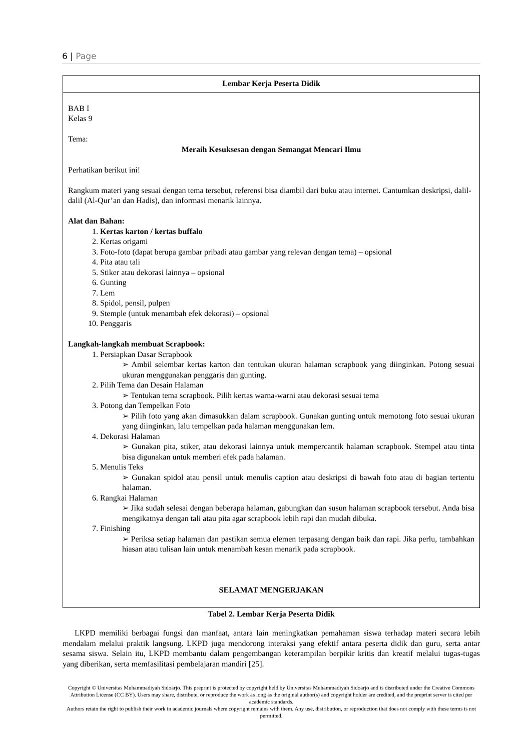6 | Page
| Lembar Kerja Peserta Didik |
| --- |
| BAB I Kelas 9 Tema: Meraih Kesuksesan dengan Semangat Mencari Ilmu Perhatikan berikut ini! Rangkum materi yang sesuai dengan tema tersebut, referensi bisa diambil dari buku atau internet. Cantumkan deskripsi, dalil-dalil (Al-Qur’an dan Hadis), dan informasi menarik lainnya. Alat dan Bahan: 1. Kertas karton / kertas buffalo 2. Kertas origami 3. Foto-foto (dapat berupa gambar pribadi atau gambar yang relevan dengan tema) – opsional 4. Pita atau tali 5. Stiker atau dekorasi lainnya – opsional 6. Gunting 7. Lem 8. Spidol, pensil, pulpen 9. Stemple (untuk menambah efek dekorasi) – opsional 10. Penggaris Langkah-langkah membuat Scrapbook: 1. Persiapkan Dasar Scrapbook ➢ Ambil selembar kertas karton dan tentukan ukuran halaman scrapbook yang diinginkan. Potong sesuai ukuran menggunakan penggaris dan gunting. 2. Pilih Tema dan Desain Halaman ➢ Tentukan tema scrapbook. Pilih kertas warna-warni atau dekorasi sesuai tema 3. Potong dan Tempelkan Foto ➢ Pilih foto yang akan dimasukkan dalam scrapbook. Gunakan gunting untuk memotong foto sesuai ukuran yang diinginkan, lalu tempelkan pada halaman menggunakan lem. 4. Dekorasi Halaman ➢ Gunakan pita, stiker, atau dekorasi lainnya untuk mempercantik halaman scrapbook. Stempel atau tinta bisa digunakan untuk memberi efek pada halaman. 5. Menulis Teks ➢ Gunakan spidol atau pensil untuk menulis caption atau deskripsi di bawah foto atau di bagian tertentu halaman. 6. Rangkai Halaman ➢ Jika sudah selesai dengan beberapa halaman, gabungkan dan susun halaman scrapbook tersebut. Anda bisa mengikatnya dengan tali atau pita agar scrapbook lebih rapi dan mudah dibuka. 7. Finishing ➢ Periksa setiap halaman dan pastikan semua elemen terpasang dengan baik dan rapi. Jika perlu, tambahkan hiasan atau tulisan lain untuk menambah kesan menarik pada scrapbook. SELAMAT MENGERJAKAN |
Tabel 2. Lembar Kerja Peserta Didik
LKPD memiliki berbagai fungsi dan manfaat, antara lain meningkatkan pemahaman siswa terhadap materi secara lebih mendalam melalui praktik langsung. LKPD juga mendorong interaksi yang efektif antara peserta didik dan guru, serta antar sesama siswa. Selain itu, LKPD membantu dalam pengembangan keterampilan berpikir kritis dan kreatif melalui tugas-tugas yang diberikan, serta memfasilitasi pembelajaran mandiri [25].
Copyright © Universitas Muhammadiyah Sidoarjo. This preprint is protected by copyright held by Universitas Muhammadiyah Sidoarjo and is distributed under the Creative Commons Attribution License (CC BY). Users may share, distribute, or reproduce the work as long as the original author(s) and copyright holder are credited, and the preprint server is cited per academic standards.
Authors retain the right to publish their work in academic journals where copyright remains with them. Any use, distribution, or reproduction that does not comply with these terms is not permitted.